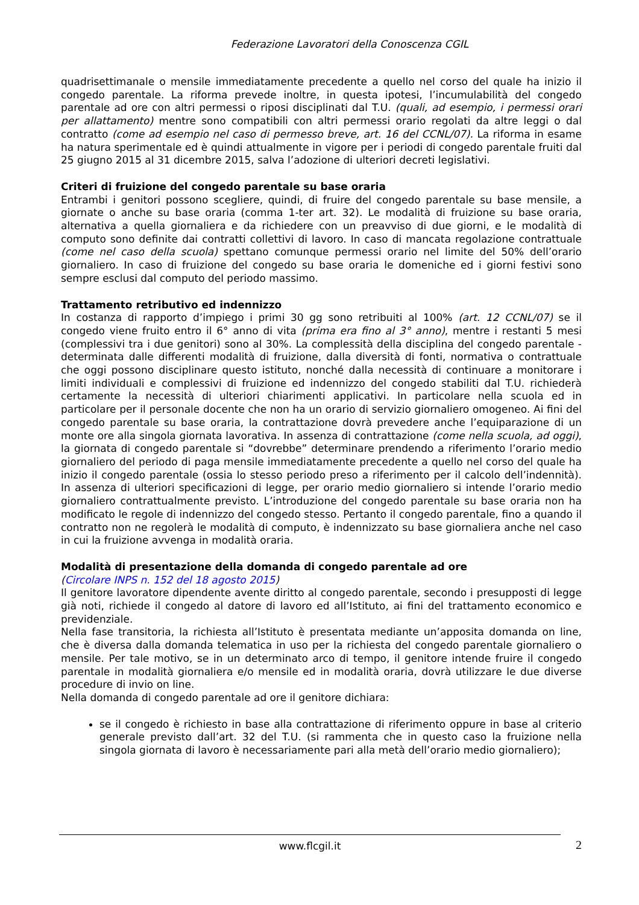Federazione Lavoratori della Conoscenza CGIL
quadrisettimanale o mensile immediatamente precedente a quello nel corso del quale ha inizio il congedo parentale. La riforma prevede inoltre, in questa ipotesi, l’incumulabilità del congedo parentale ad ore con altri permessi o riposi disciplinati dal T.U. (quali, ad esempio, i permessi orari per allattamento) mentre sono compatibili con altri permessi orario regolati da altre leggi o dal contratto (come ad esempio nel caso di permesso breve, art. 16 del CCNL/07). La riforma in esame ha natura sperimentale ed è quindi attualmente in vigore per i periodi di congedo parentale fruiti dal 25 giugno 2015 al 31 dicembre 2015, salva l’adozione di ulteriori decreti legislativi.
Criteri di fruizione del congedo parentale su base oraria
Entrambi i genitori possono scegliere, quindi, di fruire del congedo parentale su base mensile, a giornate o anche su base oraria (comma 1-ter art. 32). Le modalità di fruizione su base oraria, alternativa a quella giornaliera e da richiedere con un preavviso di due giorni, e le modalità di computo sono definite dai contratti collettivi di lavoro. In caso di mancata regolazione contrattuale (come nel caso della scuola) spettano comunque permessi orario nel limite del 50% dell’orario giornaliero. In caso di fruizione del congedo su base oraria le domeniche ed i giorni festivi sono sempre esclusi dal computo del periodo massimo.
Trattamento retributivo ed indennizzo
In costanza di rapporto d’impiego i primi 30 gg sono retribuiti al 100% (art. 12 CCNL/07) se il congedo viene fruito entro il 6° anno di vita (prima era fino al 3° anno), mentre i restanti 5 mesi (complessivi tra i due genitori) sono al 30%. La complessità della disciplina del congedo parentale - determinata dalle differenti modalità di fruizione, dalla diversità di fonti, normativa o contrattuale che oggi possono disciplinare questo istituto, nonché dalla necessità di continuare a monitorare i limiti individuali e complessivi di fruizione ed indennizzo del congedo stabiliti dal T.U. richiederà certamente la necessità di ulteriori chiarimenti applicativi. In particolare nella scuola ed in particolare per il personale docente che non ha un orario di servizio giornaliero omogeneo. Ai fini del congedo parentale su base oraria, la contrattazione dovrà prevedere anche l’equiparazione di un monte ore alla singola giornata lavorativa. In assenza di contrattazione (come nella scuola, ad oggi), la giornata di congedo parentale si “dovrebbe” determinare prendendo a riferimento l’orario medio giornaliero del periodo di paga mensile immediatamente precedente a quello nel corso del quale ha inizio il congedo parentale (ossia lo stesso periodo preso a riferimento per il calcolo dell’indennità). In assenza di ulteriori specificazioni di legge, per orario medio giornaliero si intende l’orario medio giornaliero contrattualmente previsto. L’introduzione del congedo parentale su base oraria non ha modificato le regole di indennizzo del congedo stesso. Pertanto il congedo parentale, fino a quando il contratto non ne regolerà le modalità di computo, è indennizzato su base giornaliera anche nel caso in cui la fruizione avvenga in modalità oraria.
Modalità di presentazione della domanda di congedo parentale ad ore
(Circolare INPS n. 152 del 18 agosto 2015)
Il genitore lavoratore dipendente avente diritto al congedo parentale, secondo i presupposti di legge già noti, richiede il congedo al datore di lavoro ed all’Istituto, ai fini del trattamento economico e previdenziale.
Nella fase transitoria, la richiesta all’Istituto è presentata mediante un’apposita domanda on line, che è diversa dalla domanda telematica in uso per la richiesta del congedo parentale giornaliero o mensile. Per tale motivo, se in un determinato arco di tempo, il genitore intende fruire il congedo parentale in modalità giornaliera e/o mensile ed in modalità oraria, dovrà utilizzare le due diverse procedure di invio on line.
Nella domanda di congedo parentale ad ore il genitore dichiara:
se il congedo è richiesto in base alla contrattazione di riferimento oppure in base al criterio generale previsto dall’art. 32 del T.U. (si rammenta che in questo caso la fruizione nella singola giornata di lavoro è necessariamente pari alla metà dell’orario medio giornaliero);
www.flcgil.it 2